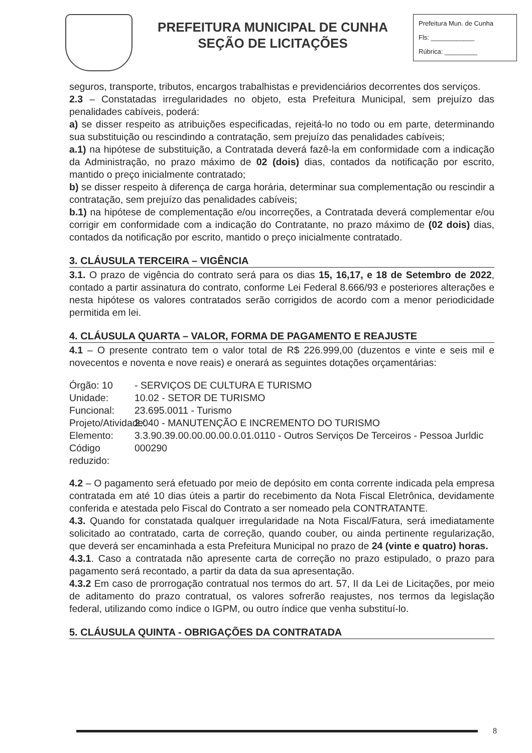PREFEITURA MUNICIPAL DE CUNHA
SEÇÃO DE LICITAÇÕES
Prefeitura Mun. de Cunha
Fls: ____________
Rúbrica: _________
seguros, transporte, tributos, encargos trabalhistas e previdenciários decorrentes dos serviços.
2.3 – Constatadas irregularidades no objeto, esta Prefeitura Municipal, sem prejuízo das penalidades cabíveis, poderá:
a) se disser respeito as atribuições especificadas, rejeitá-lo no todo ou em parte, determinando sua substituição ou rescindindo a contratação, sem prejuízo das penalidades cabíveis;
a.1) na hipótese de substituição, a Contratada deverá fazê-la em conformidade com a indicação da Administração, no prazo máximo de 02 (dois) dias, contados da notificação por escrito, mantido o preço inicialmente contratado;
b) se disser respeito à diferença de carga horária, determinar sua complementação ou rescindir a contratação, sem prejuízo das penalidades cabíveis;
b.1) na hipótese de complementação e/ou incorreções, a Contratada deverá complementar e/ou corrigir em conformidade com a indicação do Contratante, no prazo máximo de (02 dois) dias, contados da notificação por escrito, mantido o preço inicialmente contratado.
3. CLÁUSULA TERCEIRA – VIGÊNCIA
3.1. O prazo de vigência do contrato será para os dias 15, 16,17, e 18 de Setembro de 2022, contado a partir assinatura do contrato, conforme Lei Federal 8.666/93 e posteriores alterações e nesta hipótese os valores contratados serão corrigidos de acordo com a menor periodicidade permitida em lei.
4. CLÁUSULA QUARTA – VALOR, FORMA DE PAGAMENTO E REAJUSTE
4.1 – O presente contrato tem o valor total de R$ 226.999,00 (duzentos e vinte e seis mil e novecentos e noventa e nove reais) e onerará as seguintes dotações orçamentárias:
Órgão: 10 - SERVIÇOS DE CULTURA E TURISMO Unidade: 10.02 - SETOR DE TURISMO Funcional: 23.695.0011 - Turismo Projeto/Atividade: 2.040 - MANUTENÇÃO E INCREMENTO DO TURISMO Elemento: 3.3.90.39.00.00.00.00.0.01.0110 - Outros Serviços De Terceiros - Pessoa Jurldic Código reduzido: 000290
4.2 – O pagamento será efetuado por meio de depósito em conta corrente indicada pela empresa contratada em até 10 dias úteis a partir do recebimento da Nota Fiscal Eletrônica, devidamente conferida e atestada pelo Fiscal do Contrato a ser nomeado pela CONTRATANTE.
4.3. Quando for constatada qualquer irregularidade na Nota Fiscal/Fatura, será imediatamente solicitado ao contratado, carta de correção, quando couber, ou ainda pertinente regularização, que deverá ser encaminhada a esta Prefeitura Municipal no prazo de 24 (vinte e quatro) horas.
4.3.1. Caso a contratada não apresente carta de correção no prazo estipulado, o prazo para pagamento será recontado, a partir da data da sua apresentação.
4.3.2 Em caso de prorrogação contratual nos termos do art. 57, II da Lei de Licitações, por meio de aditamento do prazo contratual, os valores sofrerão reajustes, nos termos da legislação federal, utilizando como índice o IGPM, ou outro índice que venha substituí-lo.
5. CLÁUSULA QUINTA - OBRIGAÇÕES DA CONTRATADA
8